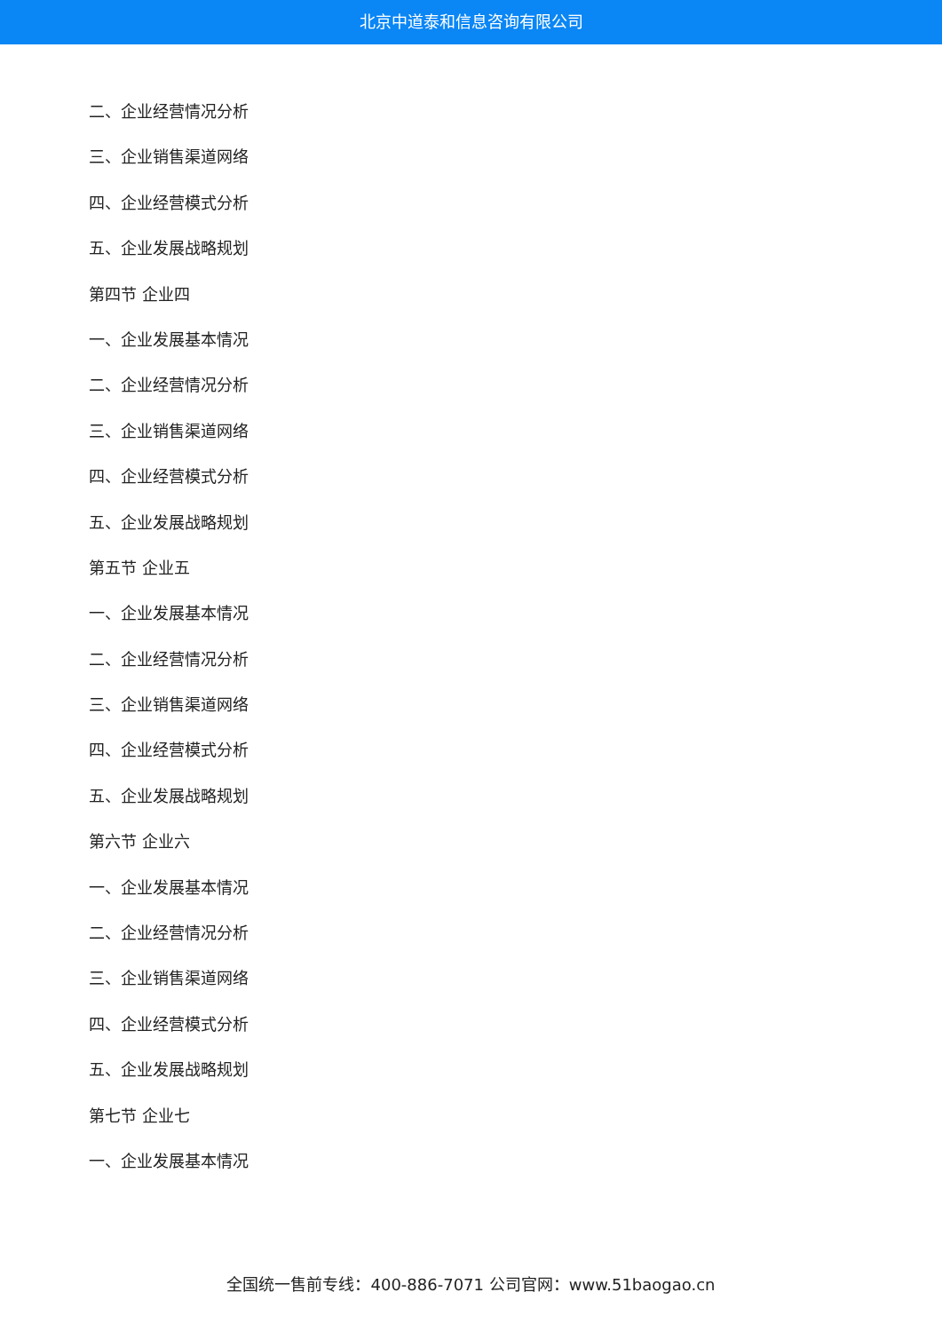北京中道泰和信息咨询有限公司
二、企业经营情况分析
三、企业销售渠道网络
四、企业经营模式分析
五、企业发展战略规划
第四节 企业四
一、企业发展基本情况
二、企业经营情况分析
三、企业销售渠道网络
四、企业经营模式分析
五、企业发展战略规划
第五节 企业五
一、企业发展基本情况
二、企业经营情况分析
三、企业销售渠道网络
四、企业经营模式分析
五、企业发展战略规划
第六节 企业六
一、企业发展基本情况
二、企业经营情况分析
三、企业销售渠道网络
四、企业经营模式分析
五、企业发展战略规划
第七节 企业七
一、企业发展基本情况
全国统一售前专线：400-886-7071 公司官网：www.51baogao.cn